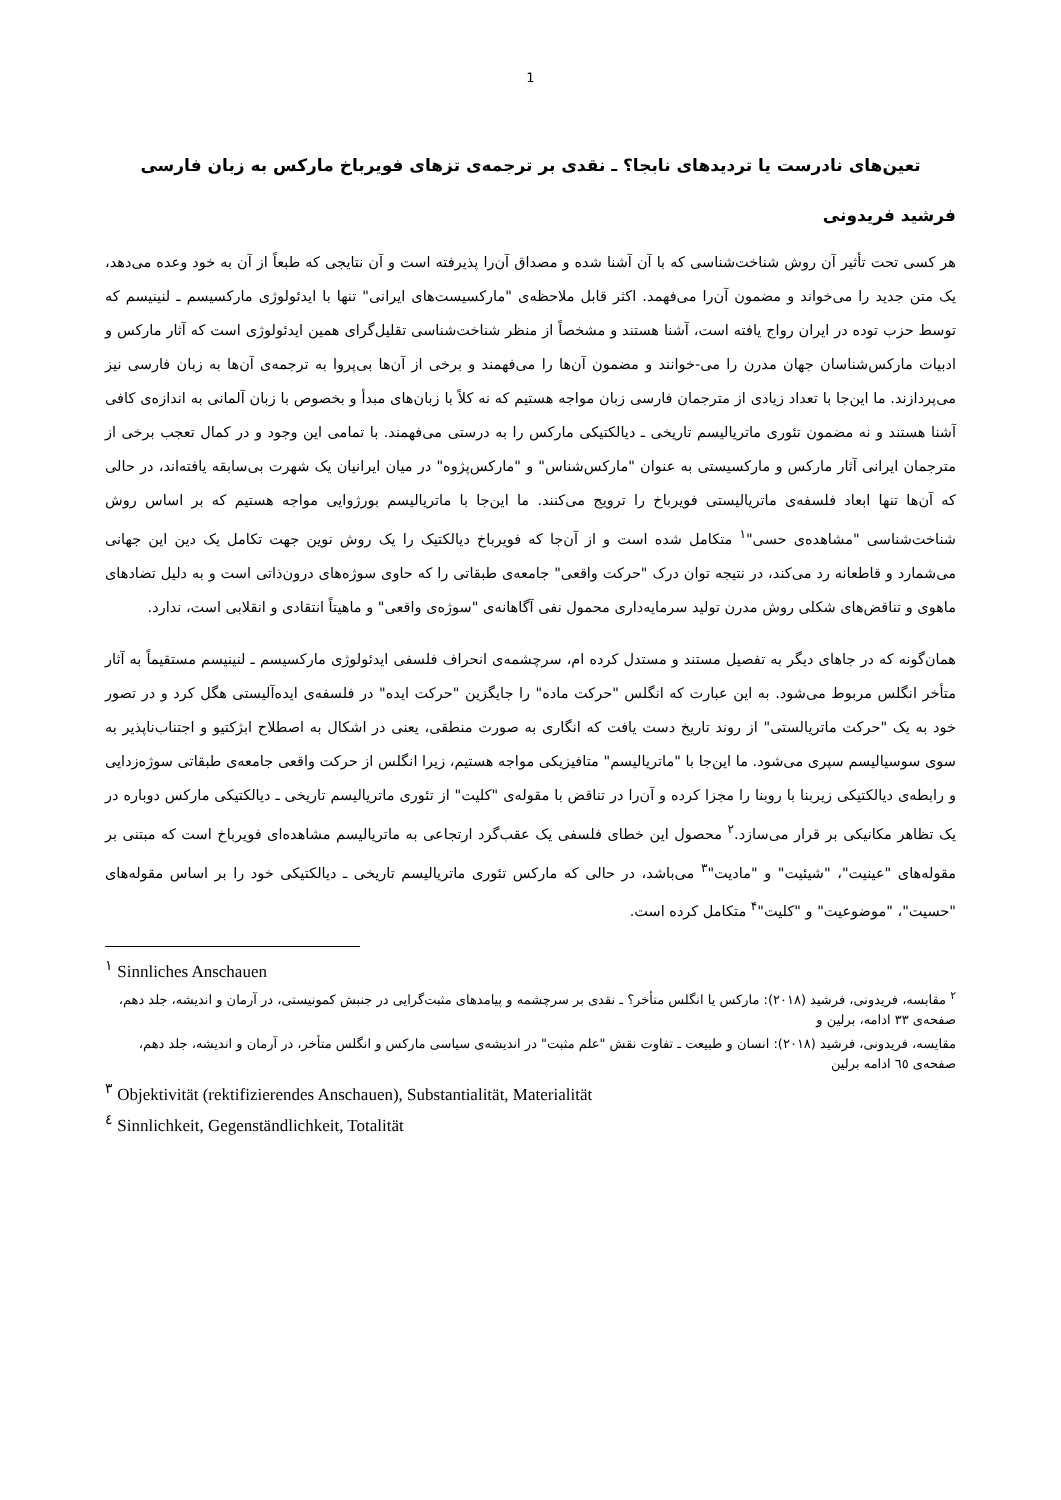1
تعین‌های نادرست یا تردیدهای نابجا؟ ـ نقدی بر ترجمه‌ی تزهای فویرباخ مارکس به زبان فارسی
فرشید فریدونی
هر کسی تحت تأثیر آن روش شناخت‌شناسی که با آن آشنا شده و مصداق آن‌را پذیرفته است و آن نتایجی که طبعاً از آن به خود وعده می‌دهد، یک متن جدید را می‌خواند و مضمون آن‌را می‌فهمد. اکثر قابل ملاحظه‌ی "مارکسیست‌های ایرانی" تنها با ایدئولوژی مارکسیسم ـ لنینیسم که توسط حزب توده در ایران رواج یافته است، آشنا هستند و مشخصاً از منظر شناخت‌شناسی تقلیل‌گرای همین ایدئولوژی است که آثار مارکس و ادبیات مارکس‌شناسان جهان مدرن را می-خوانند و مضمون آن‌ها را می‌فهمند و برخی از آن‌ها بی‌پروا به ترجمه‌ی آن‌ها به زبان فارسی نیز می‌پردازند. ما این‌جا با تعداد زیادی از مترجمان فارسی زبان مواجه هستیم که نه کلاً با زبان‌های مبدأ و بخصوص با زبان آلمانی به اندازه‌ی کافی آشنا هستند و نه مضمون تئوری ماتریالیسم تاریخی ـ دیالکتیکی مارکس را به درستی می‌فهمند. با تمامی این وجود و در کمال تعجب برخی از مترجمان ایرانی آثار مارکس و مارکسیستی به عنوان "مارکس‌شناس" و "مارکس‌پژوه" در میان ایرانیان یک شهرت بی‌سابقه یافته‌اند، در حالی که آن‌ها تنها ابعاد فلسفه‌ی ماتریالیستی فویرباخ را ترویج می‌کنند. ما این‌جا با ماتریالیسم بورژوایی مواجه هستیم که بر اساس روش شناخت‌شناسی "مشاهده‌ی حسی"<sup>۱</sup> متکامل شده است و از آن‌جا که فویرباخ دیالکتیک را یک روش نوین جهت تکامل یک دین این جهانی می‌شمارد و قاطعانه رد می‌کند، در نتیجه توان درک "حرکت واقعی" جامعه‌ی طبقاتی را که حاوی سوژه‌های درون‌ذاتی است و به دلیل تضادهای ماهوی و تناقض‌های شکلی روش مدرن تولید سرمایه‌داری محمول نفی آگاهانه‌ی "سوژه‌ی واقعی" و ماهیتاً انتقادی و انقلابی است، ندارد.
همان‌گونه که در جاهای دیگر به تفصیل مستند و مستدل کرده ام، سرچشمه‌ی انحراف فلسفی ایدئولوژی مارکسیسم ـ لنینیسم مستقیماً به آثار متأخر انگلس مربوط می‌شود. به این عبارت که انگلس "حرکت ماده" را جایگزین "حرکت ایده" در فلسفه‌ی ایده‌آلیستی هگل کرد و در تصور خود به یک "حرکت ماتریالستی" از روند تاریخ دست یافت که انگاری به صورت منطقی، یعنی در اشکال به اصطلاح ابژکتیو و اجتناب‌ناپذیر به سوی سوسیالیسم سپری می‌شود. ما این‌جا با "ماتریالیسم" متافیزیکی مواجه هستیم، زیرا انگلس از حرکت واقعی جامعه‌ی طبقاتی سوژه‌زدایی و رابطه‌ی دیالکتیکی زیربنا با روبنا را مجزا کرده و آن‌را در تناقض با مقوله‌ی "کلیت" از تئوری ماتریالیسم تاریخی ـ دیالکتیکی مارکس دوباره در یک تظاهر مکانیکی بر قرار می‌سازد.<sup>۲</sup> محصول این خطای فلسفی یک عقب‌گرد ارتجاعی به ماتریالیسم مشاهده‌ای فویرباخ است که مبتنی بر مقوله‌های "عینیت"، "شیئیت" و "مادیت"<sup>۳</sup> می‌باشد، در حالی که مارکس تئوری ماتریالیسم تاریخی ـ دیالکتیکی خود را بر اساس مقوله‌های "حسیت"، "موضوعیت" و "کلیت"<sup>۴</sup> متکامل کرده است.
<sup>۱</sup> Sinnliches Anschauen
<sup>۲</sup> مقابسه، فریدونی، فرشید (۲۰۱۸): مارکس یا انگلس متأخر؟ ـ نقدی بر سرچشمه و پیامدهای مثبت‌گرایی در جنبش کمونیستی، در آرمان و اندیشه، جلد دهم، صفحه‌ی ۳۳ ادامه، برلین و
مقایسه، فریدونی، فرشید (۲۰۱۸): انسان و طبیعت ـ تفاوت نقش "علم مثبت" در اندیشه‌ی سیاسی مارکس و انگلس متأخر، در آرمان و اندیشه، جلد دهم، صفحه‌ی ٦٥ ادامه برلین
<sup>۳</sup> Objektivität (rektifizierendes Anschauen), Substantialität, Materialität
<sup>٤</sup> Sinnlichkeit, Gegenständlichkeit, Totalität